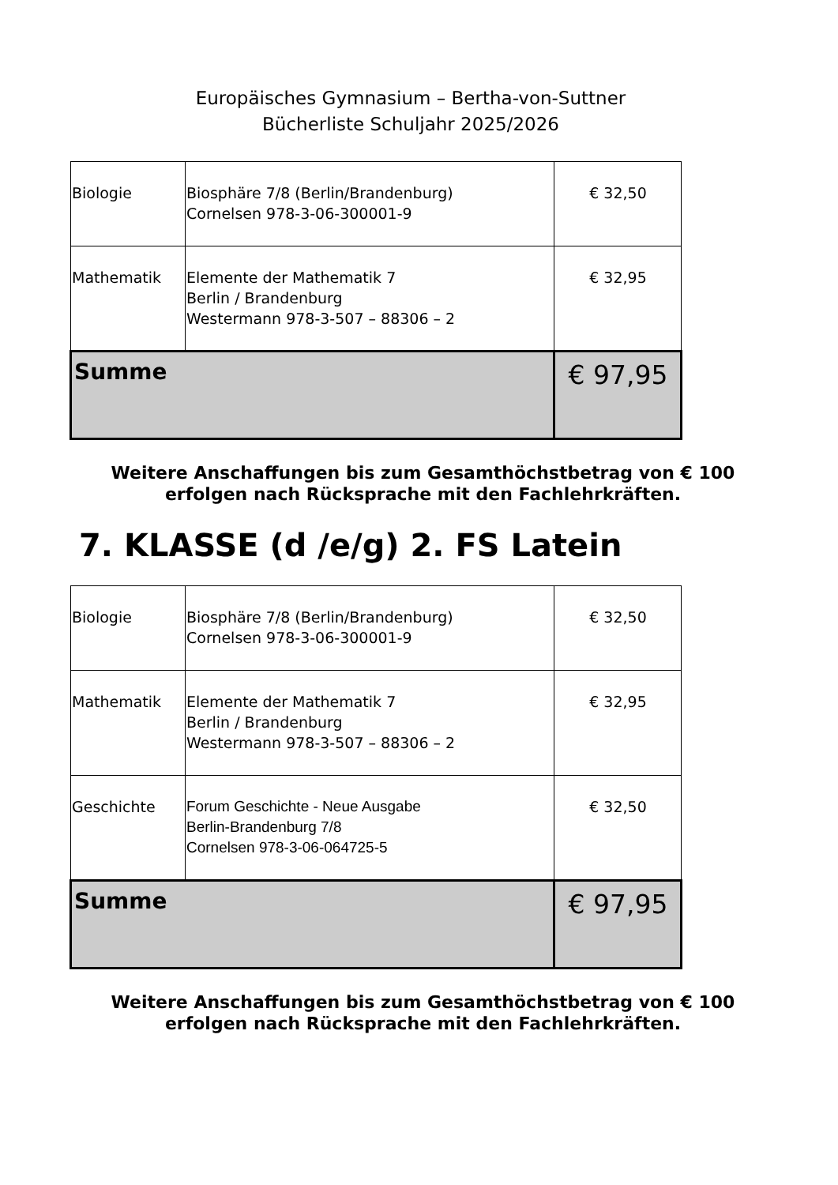Europäisches Gymnasium – Bertha-von-Suttner
Bücherliste Schuljahr 2025/2026
| Biologie | Biosphäre 7/8 (Berlin/Brandenburg) Cornelsen 978-3-06-300001-9 | € 32,50 |
| Mathematik | Elemente der Mathematik 7 Berlin / Brandenburg Westermann 978-3-507 – 88306 – 2 | € 32,95 |
| Summe | | € 97,95 |
Weitere Anschaffungen bis zum Gesamthöchstbetrag von € 100
erfolgen nach Rücksprache mit den Fachlehrkräften.
7. KLASSE (d /e/g) 2. FS Latein
| Biologie | Biosphäre 7/8 (Berlin/Brandenburg) Cornelsen 978-3-06-300001-9 | € 32,50 |
| Mathematik | Elemente der Mathematik 7 Berlin / Brandenburg Westermann 978-3-507 – 88306 – 2 | € 32,95 |
| Geschichte | Forum Geschichte - Neue Ausgabe Berlin-Brandenburg 7/8 Cornelsen 978-3-06-064725-5 | € 32,50 |
| Summe | | € 97,95 |
Weitere Anschaffungen bis zum Gesamthöchstbetrag von € 100
erfolgen nach Rücksprache mit den Fachlehrkräften.